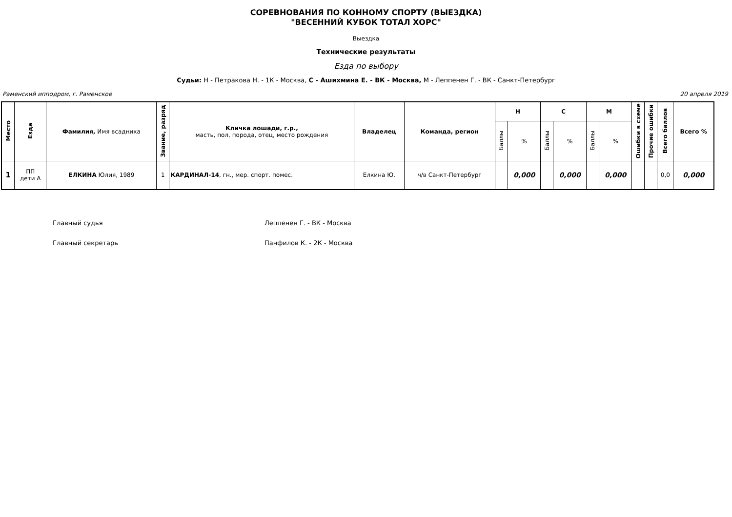СОРЕВНОВАНИЯ ПО КОННОМУ СПОРТУ (ВЫЕЗДКА)
"ВЕСЕННИЙ КУБОК ТОТАЛ ХОРС"
Выездка
Технические результаты
Езда по выбору
Судьи: Н - Петракова Н. - 1К - Москва, С - Ашихмина Е. - ВК - Москва, М - Леппенен Г. - ВК - Санкт-Петербург
Раменский ипподром, г. Раменское 20 апреля 2019
| Место | Езда | Фамилия, Имя всадника | Звание, разряд | Кличка лошади, г.р., масть, пол, порода, отец, место рождения | Владелец | Команда, регион | Н | | С | | М | | Ошибки в схеме | Прочие ошибки | Всего баллов | Всего % |
| --- | --- | --- | --- | --- | --- | --- | --- | --- | --- | --- | --- | --- | --- | --- | --- | --- |
| | | | | | | | Баллы | % | Баллы | % | Баллы | % | | | | |
| 1 | ПП дети А | ЕЛКИНА Юлия, 1989 | 1 | КАРДИНАЛ-14 , гн., мер. спорт. помес. | Елкина Ю. | ч/в Санкт-Петербург | | 0,000 | | 0,000 | | 0,000 | | | 0,0 | 0,000 |
Главный судья Леппенен Г. - ВК - Москва
Главный секретарь Панфилов К. - 2К - Москва